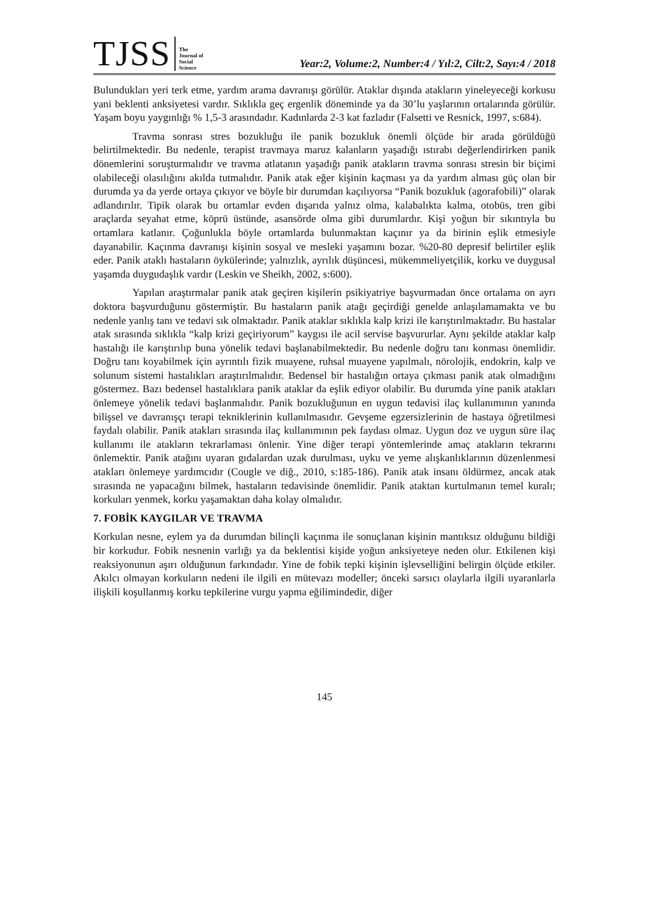TJSS
The
Journal of
Social
Science
Year:2, Volume:2, Number:4 / Yıl:2, Cilt:2, Sayı:4 / 2018
Bulundukları yeri terk etme, yardım arama davranışı görülür. Ataklar dışında atakların yineleyeceği korkusu yani beklenti anksiyetesi vardır. Sıklıkla geç ergenlik döneminde ya da 30’lu yaşlarının ortalarında görülür. Yaşam boyu yaygınlığı % 1,5-3 arasındadır. Kadınlarda 2-3 kat fazladır (Falsetti ve Resnick, 1997, s:684).
Travma sonrası stres bozukluğu ile panik bozukluk önemli ölçüde bir arada görüldüğü belirtilmektedir. Bu nedenle, terapist travmaya maruz kalanların yaşadığı ıstırabı değerlendirirken panik dönemlerini soruşturmalıdır ve travma atlatanın yaşadığı panik atakların travma sonrası stresin bir biçimi olabileceği olasılığını akılda tutmalıdır. Panik atak eğer kişinin kaçması ya da yardım alması güç olan bir durumda ya da yerde ortaya çıkıyor ve böyle bir durumdan kaçılıyorsa “Panik bozukluk (agorafobili)” olarak adlandırılır. Tipik olarak bu ortamlar evden dışarıda yalnız olma, kalabalıkta kalma, otobüs, tren gibi araçlarda seyahat etme, köprü üstünde, asansörde olma gibi durumlardır. Kişi yoğun bir sıkıntıyla bu ortamlara katlanır. Çoğunlukla böyle ortamlarda bulunmaktan kaçınır ya da birinin eşlik etmesiyle dayanabilir. Kaçınma davranışı kişinin sosyal ve mesleki yaşamını bozar. %20-80 depresif belirtiler eşlik eder. Panik ataklı hastaların öykülerinde; yalnızlık, ayrılık düşüncesi, mükemmeliyetçilik, korku ve duygusal yaşamda duygudaşlık vardır (Leskin ve Sheikh, 2002, s:600).
Yapılan araştırmalar panik atak geçiren kişilerin psikiyatriye başvurmadan önce ortalama on ayrı doktora başvurduğunu göstermiştir. Bu hastaların panik atağı geçirdiği genelde anlaşılamamakta ve bu nedenle yanlış tanı ve tedavi sık olmaktadır. Panik ataklar sıklıkla kalp krizi ile karıştırılmaktadır. Bu hastalar atak sırasında sıklıkla “kalp krizi geçiriyorum” kaygısı ile acil servise başvururlar. Aynı şekilde ataklar kalp hastalığı ile karıştırılıp buna yönelik tedavi başlanabilmektedir. Bu nedenle doğru tanı konması önemlidir. Doğru tanı koyabilmek için ayrıntılı fizik muayene, ruhsal muayene yapılmalı, nörolojik, endokrin, kalp ve solunum sistemi hastalıkları araştırılmalıdır. Bedensel bir hastalığın ortaya çıkması panik atak olmadığını göstermez. Bazı bedensel hastalıklara panik ataklar da eşlik ediyor olabilir. Bu durumda yine panik atakları önlemeye yönelik tedavi başlanmalıdır. Panik bozukluğunun en uygun tedavisi ilaç kullanımının yanında bilişsel ve davranışçı terapi tekniklerinin kullanılmasıdır. Gevşeme egzersizlerinin de hastaya öğretilmesi faydalı olabilir. Panik atakları sırasında ilaç kullanımının pek faydası olmaz. Uygun doz ve uygun süre ilaç kullanımı ile atakların tekrarlaması önlenir. Yine diğer terapi yöntemlerinde amaç atakların tekrarını önlemektir. Panik atağını uyaran gıdalardan uzak durulması, uyku ve yeme alışkanlıklarının düzenlenmesi atakları önlemeye yardımcıdır (Cougle ve diğ., 2010, s:185-186). Panik atak insanı öldürmez, ancak atak sırasında ne yapacağını bilmek, hastaların tedavisinde önemlidir. Panik ataktan kurtulmanın temel kuralı; korkuları yenmek, korku yaşamaktan daha kolay olmalıdır.
7. FOBİK KAYGILAR VE TRAVMA
Korkulan nesne, eylem ya da durumdan bilinçli kaçınma ile sonuçlanan kişinin mantıksız olduğunu bildiği bir korkudur. Fobik nesnenin varlığı ya da beklentisi kişide yoğun anksiyeteye neden olur. Etkilenen kişi reaksiyonunun aşırı olduğunun farkındadır. Yine de fobik tepki kişinin işlevselliğini belirgin ölçüde etkiler. Akılcı olmayan korkuların nedeni ile ilgili en mütevazı modeller; önceki sarsıcı olaylarla ilgili uyaranlarla ilişkili koşullanmış korku tepkilerine vurgu yapma eğilimindedir, diğer
145